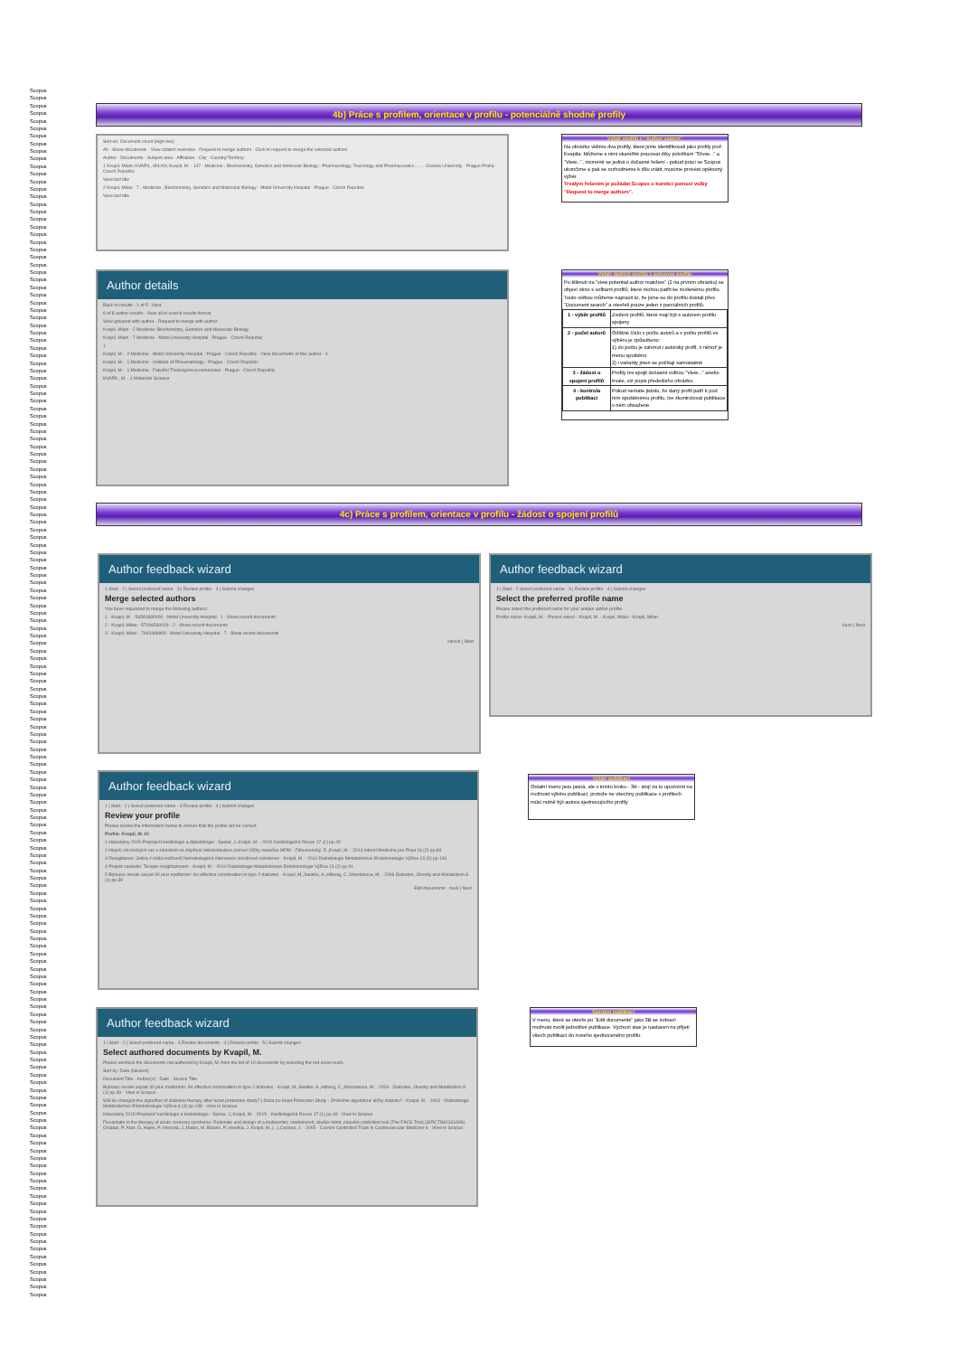Scopus
Scopus
Scopus
Scopus
Scopus
Scopus
Scopus
Scopus
Scopus
Scopus
Scopus
Scopus
Scopus
Scopus
Scopus
Scopus
Scopus
Scopus
Scopus
Scopus
Scopus
Scopus
Scopus
Scopus
Scopus
Scopus
Scopus
Scopus
Scopus
Scopus
Scopus
Scopus
Scopus
Scopus
Scopus
Scopus
Scopus
Scopus
Scopus
Scopus
Scopus
Scopus
Scopus
Scopus
Scopus
Scopus
Scopus
Scopus
Scopus
Scopus
Scopus
Scopus
Scopus
Scopus
Scopus
Scopus
Scopus
Scopus
Scopus
Scopus
Scopus
Scopus
Scopus
Scopus
Scopus
Scopus
Scopus
Scopus
Scopus
Scopus
Scopus
Scopus
Scopus
Scopus
Scopus
Scopus
Scopus
Scopus
Scopus
Scopus
Scopus
Scopus
Scopus
Scopus
Scopus
Scopus
Scopus
Scopus
Scopus
Scopus
Scopus
Scopus
Scopus
Scopus
Scopus
Scopus
Scopus
Scopus
Scopus
Scopus
Scopus
Scopus
Scopus
Scopus
Scopus
Scopus
Scopus
Scopus
Scopus
Scopus
Scopus
Scopus
Scopus
Scopus
Scopus
Scopus
Scopus
Scopus
Scopus
Scopus
Scopus
Scopus
Scopus
Scopus
Scopus
Scopus
Scopus
Scopus
Scopus
Scopus
Scopus
Scopus
Scopus
Scopus
Scopus
Scopus
Scopus
Scopus
Scopus
Scopus
Scopus
Scopus
Scopus
Scopus
Scopus
Scopus
Scopus
Scopus
Scopus
Scopus
Scopus
Scopus
Scopus
Scopus
Scopus
Scopus
Scopus
Scopus
Scopus
Scopus
4b) Práce s profilem, orientace v profilu - potenciálně shodné profily
Sort on: Document count (high-low)
All · Show documents · View citation overview · Request to merge authors · Click to request to merge the selected authors
Author · Documents · Subject area · Affiliation · City · Country/Territory
1 Kvapil, Milan; KVAPIL, MILAN; Kvapil, M. · 147 · Medicine ; Biochemistry, Genetics and Molecular Biology ; Pharmacology, Toxicology and Pharmaceutics ; ... · Charles University · Prague Praha · Czech Republic
View last title
2 Kvapil, Milan · 7 · Medicine ; Biochemistry, Genetics and Molecular Biology · Motol University Hospital · Prague · Czech Republic
View last title
Výběr profilů z "Author search"
Na obrázku vidíme dva profily, které jsme identifikovali jako profily prof. Kvapila. Můžeme s nimi okamžitě pracovat díky položkám "Show..." a "View...", nicméně se jedná o dočasné řešení - pokud práci ve Scopus ukončíme a pak se rozhodneme k dílu vrátit, musíme provést opětovný výběr.
Trvalým řešením je požádat Scopus o korekci pomocí volby "Request to merge authors".
Author details
Back to results · 1 of 5 · Next
6 of 8 author results · View all in search results format
View grouped with author · Request to merge with author
Kvapil, Milan · 2 Medicine; Biochemistry, Genetics and Molecular Biology
Kvapil, Milan · 7 Medicine · Motol University Hospital · Prague · Czech Republic
1
Kvapil, M. · 2 Medicine · Motol University Hospital · Prague · Czech Republic · View documents of this author · 4
Kvapil, M. · 1 Medicine · Institute of Rheumatology · Prague · Czech Republic
Kvapil, M. · 1 Medicine · Fakultní Thomayerova nemocnice · Prague · Czech Republic
KVAPIL, M. · 1 Materials Science
Výběr dalších profilů z autorova profilu
Po kliknutí na "view potential author matches" (2 na prvním obrázku) se objeví okno s volbami profilů, které mohou patřit ke zvolenému profilu. Touto volbou můžeme napravit to, že jsme se do profilu dostali přes "Document search" a otevřeli pouze jeden z parciálních profilů.
| 1 - výběr profilů | Zvolení profilů, které mají být s autorem profilu spojeny |
| 2 - počet autorů | Odlišné číslo v počtu autorů a v počtu profilů ve výběru je způsobeno: 1) do počtu je zahrnut i autorský profil, z něhož je menu spuštěno 2) i varianty jmen se počítají samostatně |
| 3 - žádost o spojení profilů | Profily lze spojit dočasně volbou "View..." anebo trvale, viz popis předešlého obrázku. |
| 4 - kontrola publikací | Pokud nemáte jistotu, že daný profil patří k pod ním spuštěnému profilu, lze zkontrolovat publikace v něm obsažené. |
4c) Práce s profilem, orientace v profilu - žádost o spojení profilů
Author feedback wizard
1 Start · 2 | Select preferred name · 3 | Review profile · 4 | Submit changes
Merge selected authors
You have requested to merge the following authors:
1 · Kvapil, M. · 56581680000 · Motol University Hospital · 1 · Show recent documents
2 · Kvapil, Milan · 57196540029 · 2 · Show recent documents
3 · Kvapil, Milan · 7003469909 · Motol University Hospital · 7 · Show recent documents
cancel | Start
Author feedback wizard
1 | Start · 2 Select preferred name · 3 | Review profile · 4 | Submit changes
Select the preferred profile name
Please select the preferred name for your unique author profile.
Profile name: Kvapil, M. · Please select · Kvapil, M. · Kvapil, Milan · Kvapil, Milan
back | Next
Author feedback wizard
1 | Start · 2 | Select preferred name · 3 Review profile · 4 | Submit changes
Review your profile
Please review the information below to ensure that the profile will be correct.
Profile: Kvapil, M. 10
1 Hlavolamy 2015 Propojení kardiologie a diabetologie · Špinar, J.,Kvapil, M. · 2015 Kardiologická Revue 17 (1) pp.49
2 Hojení chronických ran v závislosti na zlepšení mikrocirkulace pomocí léčby metodou MDM · Záhumenský, E.,Kvapil, M. · 2014 Interní Medicína pro Praxi 16 (2) pp.83
3 Rosiglitazon: Jedna z mála možností farmakologické intervence inzulínové rezistence · Kvapil, M. · 2010 Diabetologie Metabolismus Endokrinologie Výživa 13 (3) pp.146
4 Projekt valetudo: Terapie rosiglitazonem · Kvapil, M. · 2010 Diabetologie Metabolismus Endokrinologie Výživa 13 (2) pp.91
5 Biphasic insulin aspart 30 plus metformin: An effective combination in type 2 diabetes · Kvapil, M.,Swatko, A.,Hilberg, C.,Shestakova, M. · 2006 Diabetes, Obesity and Metabolism 8 (1) pp.39
Edit documents · back | Next
Výběr publikací
Ostatní menu jsou jasná, ale v tomto kroku - 3A - stojí za to upozornit na možnost výběru publikací, protože ne všechny publikace v profilech műsí nutně být autora sjednocujícího profily
Author feedback wizard
1 | Start · 2 | Select preferred name · 3 Review documents · 4 | Review profile · 5 | Submit changes
Select authored documents by Kvapil, M.
Please uncheck the documents not authored by Kvapil, M. from the list of 10 documents by selecting the red cross-mark.
Sort by: Date (Newest)
Document Title · Author(s) · Date · Source Title
Biphasic insulin aspart 30 plus metformin: An effective combination in type 2 diabetes · Kvapil, M.,Swatko, A.,Hilberg, C.,Shestakova, M. · 2006 · Diabetes, Obesity and Metabolism 8 (1) pp.39 · View in Scopus
Will be changed the algorithm of diabetes therapy after heart protection study? | Doba po heart Protection Study - Změníme algoritmus léčby diabetu? · Kvapil, M. · 2003 · Diabetologie Metabolismus Endokrinologie Výživa 6 (3) pp.138 · View in Scopus
Hlavolamy 2015 Propojení kardiologie a diabetologie · Špinar, J.,Kvapil, M. · 2015 · Kardiologická Revue 17 (1) pp.49 · View in Scopus
Fluvastatin in the therapy of acute coronary syndrome: Rationale and design of a multicenter, randomized, double-blind, placebo-controlled trial (The FACS Trial) [ISRCTN81331696] · Ostadal, P.,Alan, D.,Hajek, P.,Vejvoda, J.,Mates, M.,Blasko, P.,Veselka, J.,Kvapil, M.,(...),Cepova, J. · 2005 · Current Controlled Trials in Cardiovascular Medicine 6 · View in Scopus
Seznam publikací
V menu, které se otevře po "Edit documents" jako 3B se zobrazí možnost zvolit jednotlivé publikace. Výchozí stav je nastaven na přijetí všech publikací do nového sjednoceného profilu.